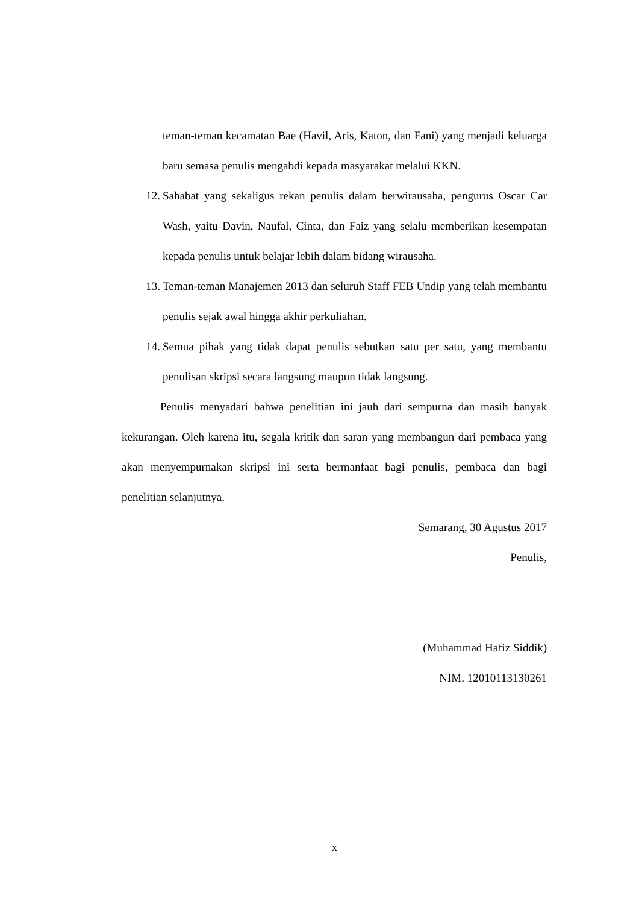teman-teman kecamatan Bae (Havil, Aris, Katon, dan Fani) yang menjadi keluarga baru semasa penulis mengabdi kepada masyarakat melalui KKN.
12. Sahabat yang sekaligus rekan penulis dalam berwirausaha, pengurus Oscar Car Wash, yaitu Davin, Naufal, Cinta, dan Faiz yang selalu memberikan kesempatan kepada penulis untuk belajar lebih dalam bidang wirausaha.
13. Teman-teman Manajemen 2013 dan seluruh Staff FEB Undip yang telah membantu penulis sejak awal hingga akhir perkuliahan.
14. Semua pihak yang tidak dapat penulis sebutkan satu per satu, yang membantu penulisan skripsi secara langsung maupun tidak langsung.
Penulis menyadari bahwa penelitian ini jauh dari sempurna dan masih banyak kekurangan. Oleh karena itu, segala kritik dan saran yang membangun dari pembaca yang akan menyempurnakan skripsi ini serta bermanfaat bagi penulis, pembaca dan bagi penelitian selanjutnya.
Semarang, 30 Agustus 2017
Penulis,
(Muhammad Hafiz Siddik)
NIM. 12010113130261
x